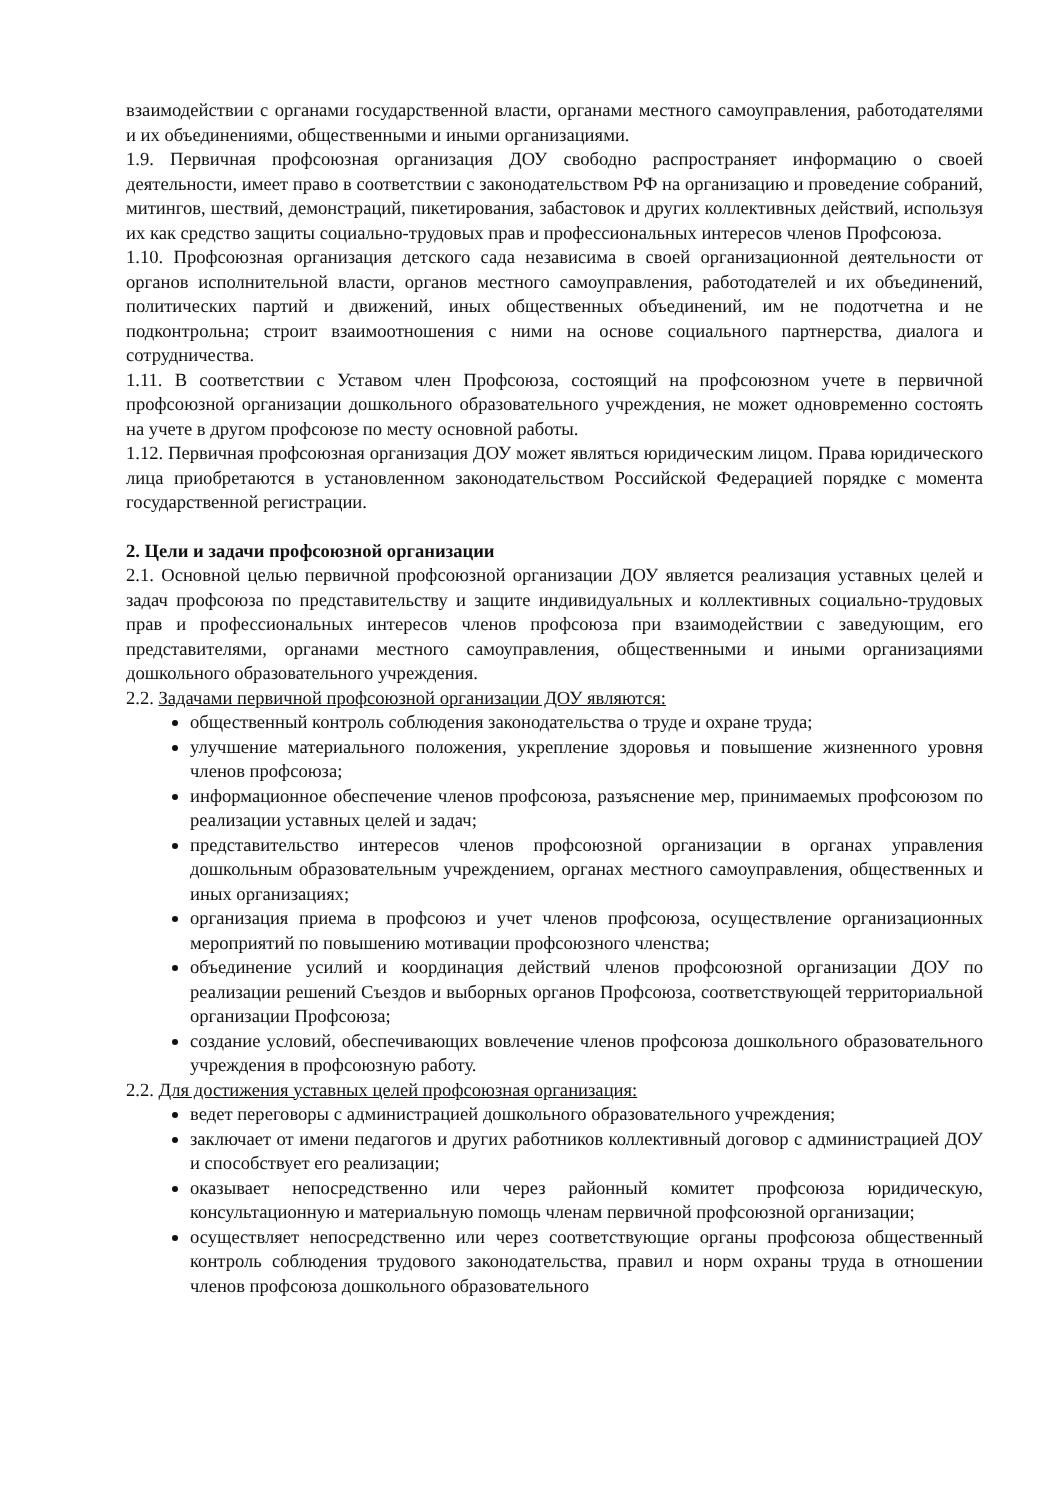взаимодействии с органами государственной власти, органами местного самоуправления, работодателями и их объединениями, общественными и иными организациями.
1.9. Первичная профсоюзная организация ДОУ свободно распространяет информацию о своей деятельности, имеет право в соответствии с законодательством РФ на организацию и проведение собраний, митингов, шествий, демонстраций, пикетирования, забастовок и других коллективных действий, используя их как средство защиты социально-трудовых прав и профессиональных интересов членов Профсоюза.
1.10. Профсоюзная организация детского сада независима в своей организационной деятельности от органов исполнительной власти, органов местного самоуправления, работодателей и их объединений, политических партий и движений, иных общественных объединений, им не подотчетна и не подконтрольна; строит взаимоотношения с ними на основе социального партнерства, диалога и сотрудничества.
1.11. В соответствии с Уставом член Профсоюза, состоящий на профсоюзном учете в первичной профсоюзной организации дошкольного образовательного учреждения, не может одновременно состоять на учете в другом профсоюзе по месту основной работы.
1.12. Первичная профсоюзная организация ДОУ может являться юридическим лицом. Права юридического лица приобретаются в установленном законодательством Российской Федерацией порядке с момента государственной регистрации.
2. Цели и задачи профсоюзной организации
2.1. Основной целью первичной профсоюзной организации ДОУ является реализация уставных целей и задач профсоюза по представительству и защите индивидуальных и коллективных социально-трудовых прав и профессиональных интересов членов профсоюза при взаимодействии с заведующим, его представителями, органами местного самоуправления, общественными и иными организациями дошкольного образовательного учреждения.
2.2. Задачами первичной профсоюзной организации ДОУ являются:
общественный контроль соблюдения законодательства о труде и охране труда;
улучшение материального положения, укрепление здоровья и повышение жизненного уровня членов профсоюза;
информационное обеспечение членов профсоюза, разъяснение мер, принимаемых профсоюзом по реализации уставных целей и задач;
представительство интересов членов профсоюзной организации в органах управления дошкольным образовательным учреждением, органах местного самоуправления, общественных и иных организациях;
организация приема в профсоюз и учет членов профсоюза, осуществление организационных мероприятий по повышению мотивации профсоюзного членства;
объединение усилий и координация действий членов профсоюзной организации ДОУ по реализации решений Съездов и выборных органов Профсоюза, соответствующей территориальной организации Профсоюза;
создание условий, обеспечивающих вовлечение членов профсоюза дошкольного образовательного учреждения в профсоюзную работу.
2.2. Для достижения уставных целей профсоюзная организация:
ведет переговоры с администрацией дошкольного образовательного учреждения;
заключает от имени педагогов и других работников коллективный договор с администрацией ДОУ и способствует его реализации;
оказывает непосредственно или через районный комитет профсоюза юридическую, консультационную и материальную помощь членам первичной профсоюзной организации;
осуществляет непосредственно или через соответствующие органы профсоюза общественный контроль соблюдения трудового законодательства, правил и норм охраны труда в отношении членов профсоюза дошкольного образовательного